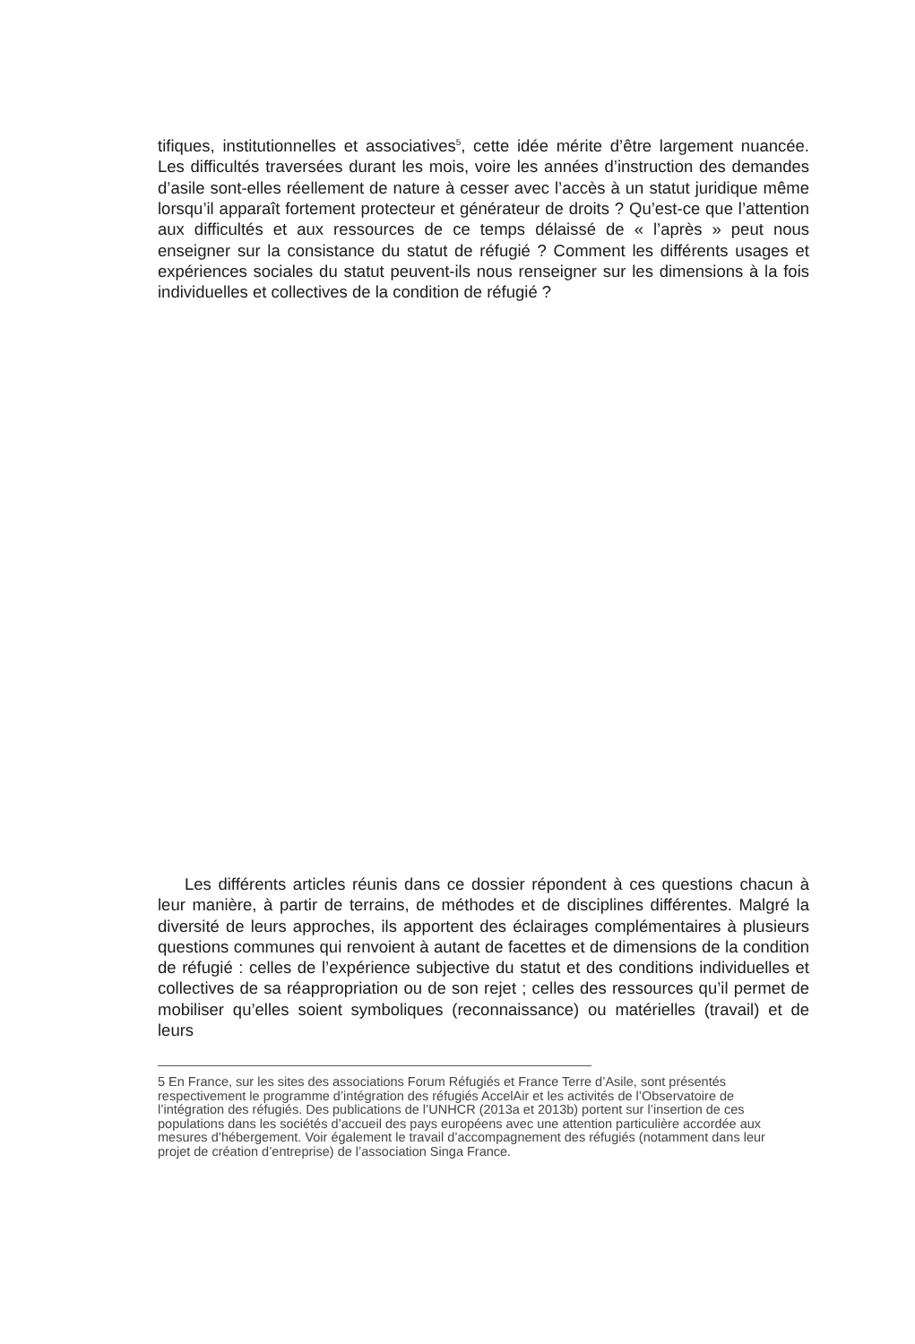tifiques, institutionnelles et associatives<sup>5</sup>, cette idée mérite d’être largement nuancée. Les difficultés traversées durant les mois, voire les années d’instruction des demandes d’asile sont-elles réellement de nature à cesser avec l’accès à un statut juridique même lorsqu’il apparaît fortement protecteur et générateur de droits ? Qu’est-ce que l’attention aux difficultés et aux ressources de ce temps délaissé de « l’après » peut nous enseigner sur la consistance du statut de réfugié ? Comment les différents usages et expériences sociales du statut peuvent-ils nous renseigner sur les dimensions à la fois individuelles et collectives de la condition de réfugié ?
Les différents articles réunis dans ce dossier répondent à ces questions chacun à leur manière, à partir de terrains, de méthodes et de disciplines différentes. Malgré la diversité de leurs approches, ils apportent des éclairages complémentaires à plusieurs questions communes qui renvoient à autant de facettes et de dimensions de la condition de réfugié : celles de l’expérience subjective du statut et des conditions individuelles et collectives de sa réappropriation ou de son rejet ; celles des ressources qu’il permet de mobiliser qu’elles soient symboliques (reconnaissance) ou matérielles (travail) et de leurs
5 En France, sur les sites des associations Forum Réfugiés et France Terre d’Asile, sont présentés respectivement le programme d’intégration des réfugiés AccelAir et les activités de l’Observatoire de l’intégration des réfugiés. Des publications de l’UNHCR (2013a et 2013b) portent sur l’insertion de ces populations dans les sociétés d’accueil des pays européens avec une attention particulière accordée aux mesures d’hébergement. Voir également le travail d’accompagnement des réfugiés (notamment dans leur projet de création d’entreprise) de l’association Singa France.